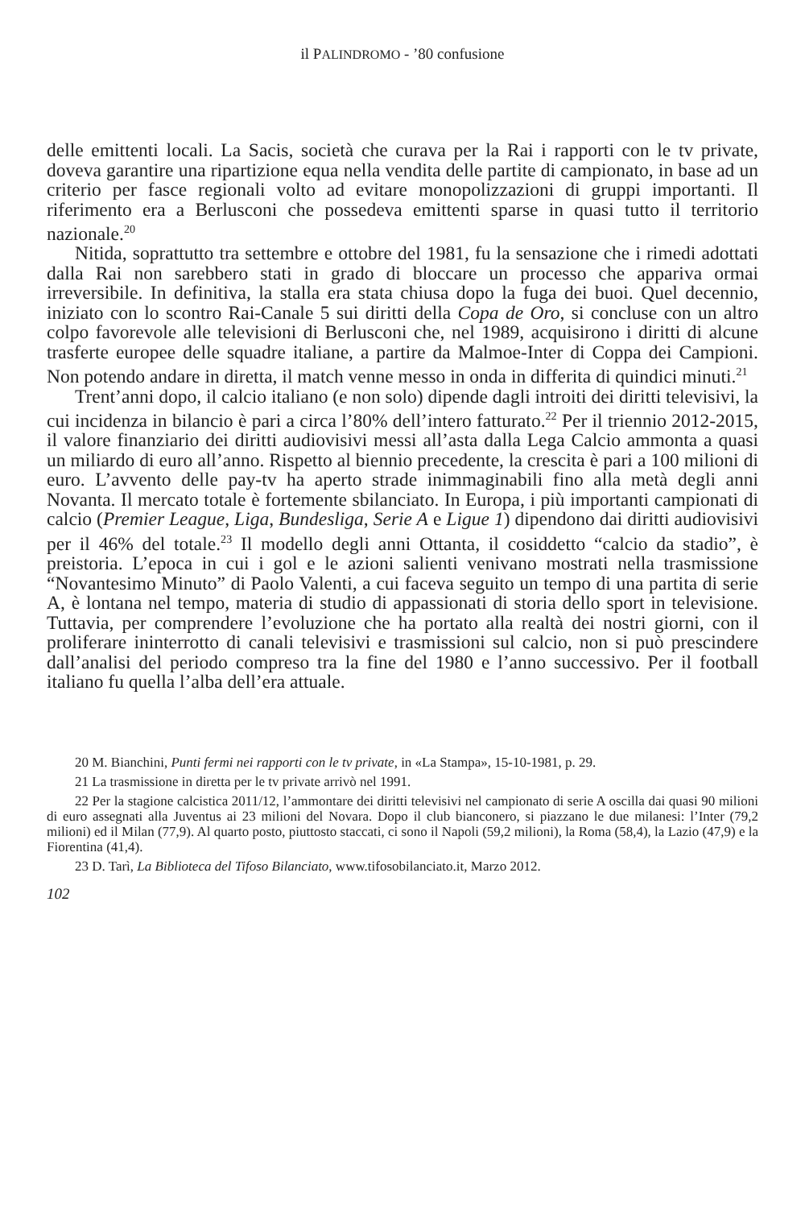il PALINDROMO - ’80 confusione
delle emittenti locali. La Sacis, società che curava per la Rai i rapporti con le tv private, doveva garantire una ripartizione equa nella vendita delle partite di campionato, in base ad un criterio per fasce regionali volto ad evitare monopolizzazioni di gruppi importanti. Il riferimento era a Berlusconi che possedeva emittenti sparse in quasi tutto il territorio nazionale.<sup>20</sup>
Nitida, soprattutto tra settembre e ottobre del 1981, fu la sensazione che i rimedi adottati dalla Rai non sarebbero stati in grado di bloccare un processo che appariva ormai irreversibile. In definitiva, la stalla era stata chiusa dopo la fuga dei buoi. Quel decennio, iniziato con lo scontro Rai-Canale 5 sui diritti della Copa de Oro, si concluse con un altro colpo favorevole alle televisioni di Berlusconi che, nel 1989, acquisirono i diritti di alcune trasferte europee delle squadre italiane, a partire da Malmoe-Inter di Coppa dei Campioni. Non potendo andare in diretta, il match venne messo in onda in differita di quindici minuti.<sup>21</sup>
Trent’anni dopo, il calcio italiano (e non solo) dipende dagli introiti dei diritti televisivi, la cui incidenza in bilancio è pari a circa l’80% dell’intero fatturato.<sup>22</sup> Per il triennio 2012-2015, il valore finanziario dei diritti audiovisivi messi all’asta dalla Lega Calcio ammonta a quasi un miliardo di euro all’anno. Rispetto al biennio precedente, la crescita è pari a 100 milioni di euro. L’avvento delle pay-tv ha aperto strade inimmaginabili fino alla metà degli anni Novanta. Il mercato totale è fortemente sbilanciato. In Europa, i più importanti campionati di calcio (Premier League, Liga, Bundesliga, Serie A e Ligue 1) dipendono dai diritti audiovisivi per il 46% del totale.<sup>23</sup> Il modello degli anni Ottanta, il cosiddetto “calcio da stadio”, è preistoria. L’epoca in cui i gol e le azioni salienti venivano mostrati nella trasmissione “Novantesimo Minuto” di Paolo Valenti, a cui faceva seguito un tempo di una partita di serie A, è lontana nel tempo, materia di studio di appassionati di storia dello sport in televisione. Tuttavia, per comprendere l’evoluzione che ha portato alla realtà dei nostri giorni, con il proliferare ininterrotto di canali televisivi e trasmissioni sul calcio, non si può prescindere dall’analisi del periodo compreso tra la fine del 1980 e l’anno successivo. Per il football italiano fu quella l’alba dell’era attuale.
20 M. Bianchini, Punti fermi nei rapporti con le tv private, in «La Stampa», 15-10-1981, p. 29.
21 La trasmissione in diretta per le tv private arrivò nel 1991.
22 Per la stagione calcistica 2011/12, l’ammontare dei diritti televisivi nel campionato di serie A oscilla dai quasi 90 milioni di euro assegnati alla Juventus ai 23 milioni del Novara. Dopo il club bianconero, si piazzano le due milanesi: l’Inter (79,2 milioni) ed il Milan (77,9). Al quarto posto, piuttosto staccati, ci sono il Napoli (59,2 milioni), la Roma (58,4), la Lazio (47,9) e la Fiorentina (41,4).
23 D. Tarì, La Biblioteca del Tifoso Bilanciato, www.tifosobilanciato.it, Marzo 2012.
102